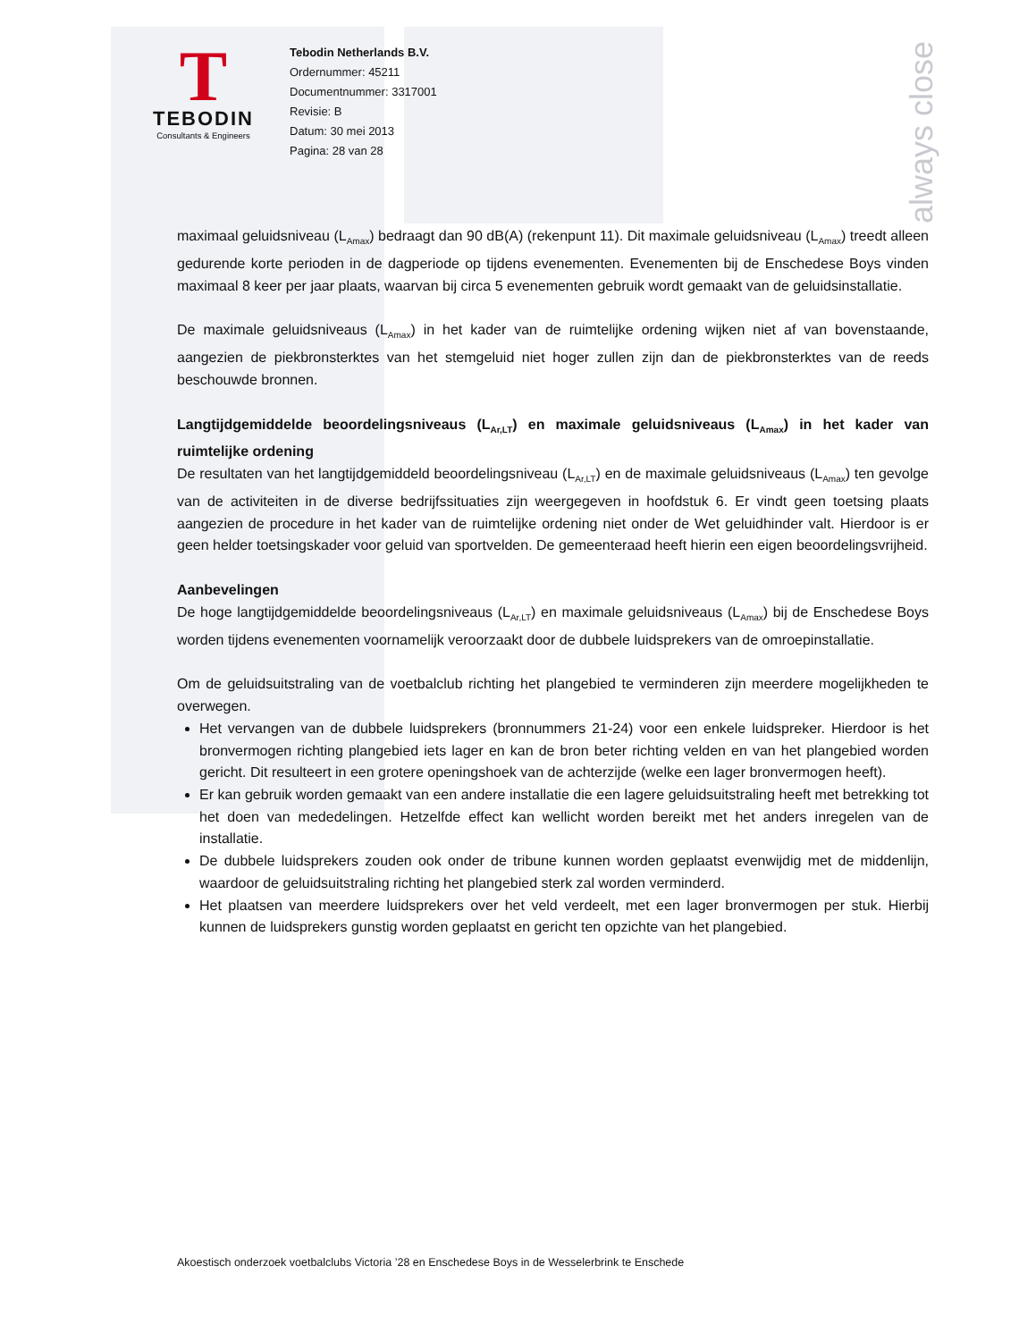T
TEBODIN
Consultants & Engineers
Tebodin Netherlands B.V.
Ordernummer: 45211
Documentnummer: 3317001
Revisie: B
Datum: 30 mei 2013
Pagina: 28 van 28
always close
maximaal geluidsniveau (L<sub>Amax</sub>) bedraagt dan 90 dB(A) (rekenpunt 11). Dit maximale geluidsniveau (L<sub>Amax</sub>) treedt alleen gedurende korte perioden in de dagperiode op tijdens evenementen. Evenementen bij de Enschedese Boys vinden maximaal 8 keer per jaar plaats, waarvan bij circa 5 evenementen gebruik wordt gemaakt van de geluidsinstallatie.
De maximale geluidsniveaus (L<sub>Amax</sub>) in het kader van de ruimtelijke ordening wijken niet af van bovenstaande, aangezien de piekbronsterktes van het stemgeluid niet hoger zullen zijn dan de piekbronsterktes van de reeds beschouwde bronnen.
Langtijdgemiddelde beoordelingsniveaus (L<sub>Ar,LT</sub>) en maximale geluidsniveaus (L<sub>Amax</sub>) in het kader van ruimtelijke ordening
De resultaten van het langtijdgemiddeld beoordelingsniveau (L<sub>Ar,LT</sub>) en de maximale geluidsniveaus (L<sub>Amax</sub>) ten gevolge van de activiteiten in de diverse bedrijfssituaties zijn weergegeven in hoofdstuk 6. Er vindt geen toetsing plaats aangezien de procedure in het kader van de ruimtelijke ordening niet onder de Wet geluidhinder valt. Hierdoor is er geen helder toetsingskader voor geluid van sportvelden. De gemeenteraad heeft hierin een eigen beoordelingsvrijheid.
Aanbevelingen
De hoge langtijdgemiddelde beoordelingsniveaus (L<sub>Ar,LT</sub>) en maximale geluidsniveaus (L<sub>Amax</sub>) bij de Enschedese Boys worden tijdens evenementen voornamelijk veroorzaakt door de dubbele luidsprekers van de omroepinstallatie.
Om de geluidsuitstraling van de voetbalclub richting het plangebied te verminderen zijn meerdere mogelijkheden te overwegen.
Het vervangen van de dubbele luidsprekers (bronnummers 21-24) voor een enkele luidspreker. Hierdoor is het bronvermogen richting plangebied iets lager en kan de bron beter richting velden en van het plangebied worden gericht. Dit resulteert in een grotere openingshoek van de achterzijde (welke een lager bronvermogen heeft).
Er kan gebruik worden gemaakt van een andere installatie die een lagere geluidsuitstraling heeft met betrekking tot het doen van mededelingen. Hetzelfde effect kan wellicht worden bereikt met het anders inregelen van de installatie.
De dubbele luidsprekers zouden ook onder de tribune kunnen worden geplaatst evenwijdig met de middenlijn, waardoor de geluidsuitstraling richting het plangebied sterk zal worden verminderd.
Het plaatsen van meerdere luidsprekers over het veld verdeelt, met een lager bronvermogen per stuk. Hierbij kunnen de luidsprekers gunstig worden geplaatst en gericht ten opzichte van het plangebied.
Akoestisch onderzoek voetbalclubs Victoria ’28 en Enschedese Boys in de Wesselerbrink te Enschede